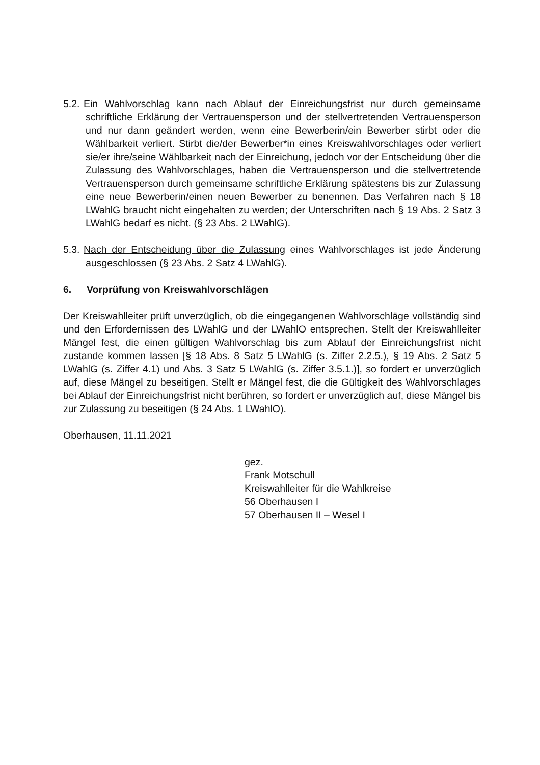5.2.
Ein Wahlvorschlag kann nach Ablauf der Einreichungsfrist nur durch gemeinsame schriftliche Erklärung der Vertrauensperson und der stellvertretenden Vertrauensperson und nur dann geändert werden, wenn eine Bewerberin/ein Bewerber stirbt oder die Wählbarkeit verliert. Stirbt die/der Bewerber*in eines Kreiswahlvorschlages oder verliert sie/er ihre/seine Wählbarkeit nach der Einreichung, jedoch vor der Entscheidung über die Zulassung des Wahlvorschlages, haben die Vertrauensperson und die stellvertretende Vertrauensperson durch gemeinsame schriftliche Erklärung spätestens bis zur Zulassung eine neue Bewerberin/einen neuen Bewerber zu benennen. Das Verfahren nach § 18 LWahlG braucht nicht eingehalten zu werden; der Unterschriften nach § 19 Abs. 2 Satz 3 LWahlG bedarf es nicht. (§ 23 Abs. 2 LWahlG).
5.3.
Nach der Entscheidung über die Zulassung eines Wahlvorschlages ist jede Änderung ausgeschlossen (§ 23 Abs. 2 Satz 4 LWahlG).
6. Vorprüfung von Kreiswahlvorschlägen
Der Kreiswahlleiter prüft unverzüglich, ob die eingegangenen Wahlvorschläge vollständig sind und den Erfordernissen des LWahlG und der LWahlO entsprechen. Stellt der Kreiswahlleiter Mängel fest, die einen gültigen Wahlvorschlag bis zum Ablauf der Einreichungsfrist nicht zustande kommen lassen [§ 18 Abs. 8 Satz 5 LWahlG (s. Ziffer 2.2.5.), § 19 Abs. 2 Satz 5 LWahlG (s. Ziffer 4.1) und Abs. 3 Satz 5 LWahlG (s. Ziffer 3.5.1.)], so fordert er unverzüglich auf, diese Mängel zu beseitigen. Stellt er Mängel fest, die die Gültigkeit des Wahlvorschlages bei Ablauf der Einreichungsfrist nicht berühren, so fordert er unverzüglich auf, diese Mängel bis zur Zulassung zu beseitigen (§ 24 Abs. 1 LWahlO).
Oberhausen, 11.11.2021
gez.
Frank Motschull
Kreiswahlleiter für die Wahlkreise
56 Oberhausen I
57 Oberhausen II – Wesel I